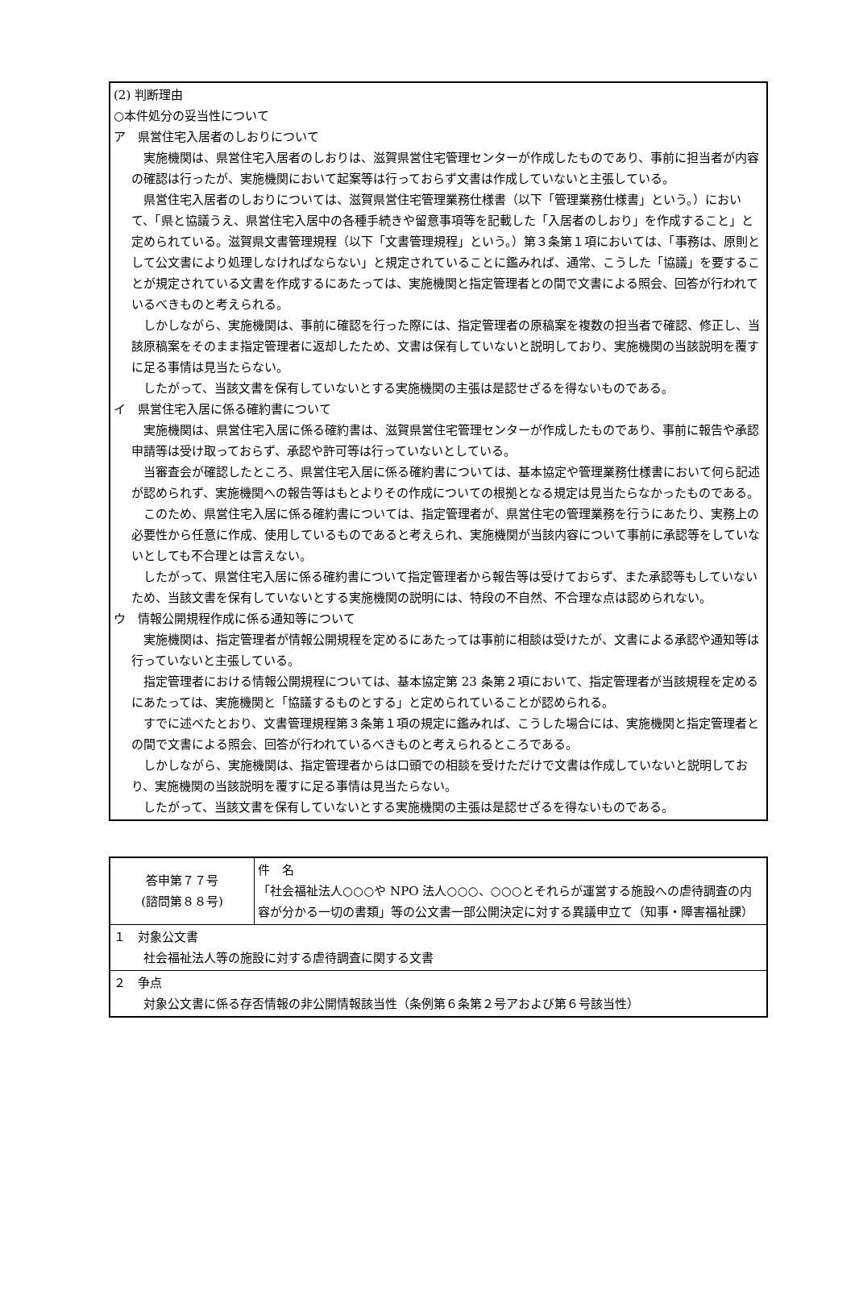(2) 判断理由
○本件処分の妥当性について
ア　県営住宅入居者のしおりについて
実施機関は、県営住宅入居者のしおりは、滋賀県営住宅管理センターが作成したものであり、事前に担当者が内容の確認は行ったが、実施機関において起案等は行っておらず文書は作成していないと主張している。
県営住宅入居者のしおりについては、滋賀県営住宅管理業務仕様書（以下「管理業務仕様書」という。）において、「県と協議うえ、県営住宅入居中の各種手続きや留意事項等を記載した「入居者のしおり」を作成すること」と定められている。滋賀県文書管理規程（以下「文書管理規程」という。）第３条第１項においては、「事務は、原則として公文書により処理しなければならない」と規定されていることに鑑みれば、通常、こうした「協議」を要することが規定されている文書を作成するにあたっては、実施機関と指定管理者との間で文書による照会、回答が行われているべきものと考えられる。
しかしながら、実施機関は、事前に確認を行った際には、指定管理者の原稿案を複数の担当者で確認、修正し、当該原稿案をそのまま指定管理者に返却したため、文書は保有していないと説明しており、実施機関の当該説明を覆すに足る事情は見当たらない。
したがって、当該文書を保有していないとする実施機関の主張は是認せざるを得ないものである。
イ　県営住宅入居に係る確約書について
実施機関は、県営住宅入居に係る確約書は、滋賀県営住宅管理センターが作成したものであり、事前に報告や承認申請等は受け取っておらず、承認や許可等は行っていないとしている。
当審査会が確認したところ、県営住宅入居に係る確約書については、基本協定や管理業務仕様書において何ら記述が認められず、実施機関への報告等はもとよりその作成についての根拠となる規定は見当たらなかったものである。
このため、県営住宅入居に係る確約書については、指定管理者が、県営住宅の管理業務を行うにあたり、実務上の必要性から任意に作成、使用しているものであると考えられ、実施機関が当該内容について事前に承認等をしていないとしても不合理とは言えない。
したがって、県営住宅入居に係る確約書について指定管理者から報告等は受けておらず、また承認等もしていないため、当該文書を保有していないとする実施機関の説明には、特段の不自然、不合理な点は認められない。
ウ　情報公開規程作成に係る通知等について
実施機関は、指定管理者が情報公開規程を定めるにあたっては事前に相談は受けたが、文書による承認や通知等は行っていないと主張している。
指定管理者における情報公開規程については、基本協定第 23 条第２項において、指定管理者が当該規程を定めるにあたっては、実施機関と「協議するものとする」と定められていることが認められる。
すでに述べたとおり、文書管理規程第３条第１項の規定に鑑みれば、こうした場合には、実施機関と指定管理者との間で文書による照会、回答が行われているべきものと考えられるところである。
しかしながら、実施機関は、指定管理者からは口頭での相談を受けただけで文書は作成していないと説明しており、実施機関の当該説明を覆すに足る事情は見当たらない。
したがって、当該文書を保有していないとする実施機関の主張は是認せざるを得ないものである。
| 答申第７７号 (諮問第８８号) | 件 名 「社会福祉法人○○○や NPO 法人○○○、○○○とそれらが運営する施設への虐待調査の内容が分かる一切の書類」等の公文書一部公開決定に対する異議申立て（知事・障害福祉課） |
| １ 対象公文書 社会福祉法人等の施設に対する虐待調査に関する文書 | |
| ２ 争点 対象公文書に係る存否情報の非公開情報該当性（条例第６条第２号アおよび第６号該当性） | |